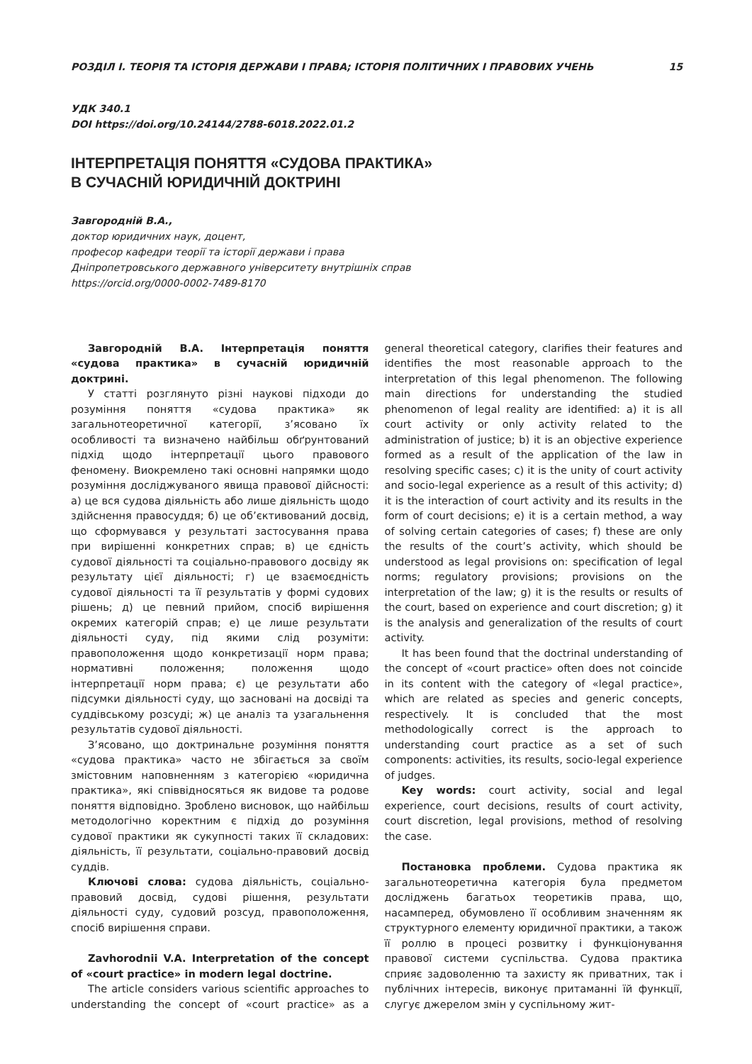РОЗДІЛ І. ТЕОРІЯ ТА ІСТОРІЯ ДЕРЖАВИ І ПРАВА; ІСТОРІЯ ПОЛІТИЧНИХ І ПРАВОВИХ УЧЕНЬ 15
УДК 340.1
DOI https://doi.org/10.24144/2788-6018.2022.01.2
ІНТЕРПРЕТАЦІЯ ПОНЯТТЯ «СУДОВА ПРАКТИКА»
В СУЧАСНІЙ ЮРИДИЧНІЙ ДОКТРИНІ
Завгородній В.А.,
доктор юридичних наук, доцент,
професор кафедри теорії та історії держави і права
Дніпропетровського державного університету внутрішніх справ
https://orcid.org/0000-0002-7489-8170
Завгородній В.А. Інтерпретація поняття «судова практика» в сучасній юридичній доктрині.
У статті розглянуто різні наукові підходи до розуміння поняття «судова практика» як загальнотеоретичної категорії, з’ясовано їх особливості та визначено найбільш обґрунтований підхід щодо інтерпретації цього правового феномену. Виокремлено такі основні напрямки щодо розуміння досліджуваного явища правової дійсності: а) це вся судова діяльність або лише діяльність щодо здійснення правосуддя; б) це об’єктивований досвід, що сформувався у результаті застосування права при вирішенні конкретних справ; в) це єдність судової діяльності та соціально-правового досвіду як результату цієї діяльності; г) це взаємоєдність судової діяльності та її результатів у формі судових рішень; д) це певний прийом, спосіб вирішення окремих категорій справ; е) це лише результати діяльності суду, під якими слід розуміти: правоположення щодо конкретизації норм права; нормативні положення; положення щодо інтерпретації норм права; є) це результати або підсумки діяльності суду, що засновані на досвіді та суддівському розсуді; ж) це аналіз та узагальнення результатів судової діяльності.
З’ясовано, що доктринальне розуміння поняття «судова практика» часто не збігається за своїм змістовним наповненням з категорією «юридична практика», які співвідносяться як видове та родове поняття відповідно. Зроблено висновок, що найбільш методологічно коректним є підхід до розуміння судової практики як сукупності таких її складових: діяльність, її результати, соціально-правовий досвід суддів.
Ключові слова: судова діяльність, соціально-правовий досвід, судові рішення, результати діяльності суду, судовий розсуд, правоположення, спосіб вирішення справи.
Zavhorodnii V.A. Interpretation of the concept of «court practice» in modern legal doctrine.
The article considers various scientific approaches to understanding the concept of «court practice» as a general theoretical category, clarifies their features and identifies the most reasonable approach to the interpretation of this legal phenomenon. The following main directions for understanding the studied phenomenon of legal reality are identified: a) it is all court activity or only activity related to the administration of justice; b) it is an objective experience formed as a result of the application of the law in resolving specific cases; c) it is the unity of court activity and socio-legal experience as a result of this activity; d) it is the interaction of court activity and its results in the form of court decisions; e) it is a certain method, a way of solving certain categories of cases; f) these are only the results of the court’s activity, which should be understood as legal provisions on: specification of legal norms; regulatory provisions; provisions on the interpretation of the law; g) it is the results or results of the court, based on experience and court discretion; g) it is the analysis and generalization of the results of court activity.
It has been found that the doctrinal understanding of the concept of «court practice» often does not coincide in its content with the category of «legal practice», which are related as species and generic concepts, respectively. It is concluded that the most methodologically correct is the approach to understanding court practice as a set of such components: activities, its results, socio-legal experience of judges.
Key words: court activity, social and legal experience, court decisions, results of court activity, court discretion, legal provisions, method of resolving the case.
Постановка проблеми. Судова практика як загальнотеоретична категорія була предметом досліджень багатьох теоретиків права, що, насамперед, обумовлено її особливим значенням як структурного елементу юридичної практики, а також її роллю в процесі розвитку і функціонування правової системи суспільства. Судова практика сприяє задоволенню та захисту як приватних, так і публічних інтересів, виконує притаманні їй функції, слугує джерелом змін у суспільному жит-